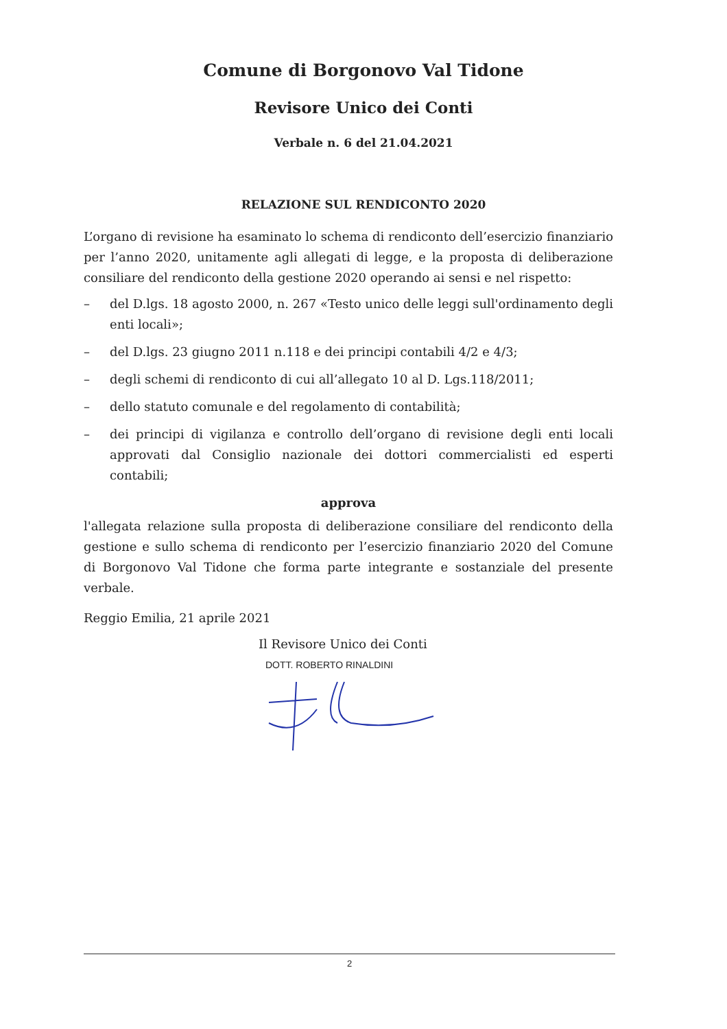Comune di Borgonovo Val Tidone
Revisore Unico dei Conti
Verbale n. 6 del 21.04.2021
RELAZIONE SUL RENDICONTO 2020
L’organo di revisione ha esaminato lo schema di rendiconto dell’esercizio finanziario per l’anno 2020, unitamente agli allegati di legge, e la proposta di deliberazione consiliare del rendiconto della gestione 2020 operando ai sensi e nel rispetto:
– del D.lgs. 18 agosto 2000, n. 267 «Testo unico delle leggi sull'ordinamento degli enti locali»;
– del D.lgs. 23 giugno 2011 n.118 e dei principi contabili 4/2 e 4/3;
– degli schemi di rendiconto di cui all’allegato 10 al D. Lgs.118/2011;
– dello statuto comunale e del regolamento di contabilità;
– dei principi di vigilanza e controllo dell’organo di revisione degli enti locali approvati dal Consiglio nazionale dei dottori commercialisti ed esperti contabili;
approva
l'allegata relazione sulla proposta di deliberazione consiliare del rendiconto della gestione e sullo schema di rendiconto per l’esercizio finanziario 2020 del Comune di Borgonovo Val Tidone che forma parte integrante e sostanziale del presente verbale.
Reggio Emilia, 21 aprile 2021
Il Revisore Unico dei Conti
DOTT. ROBERTO RINALDINI
2